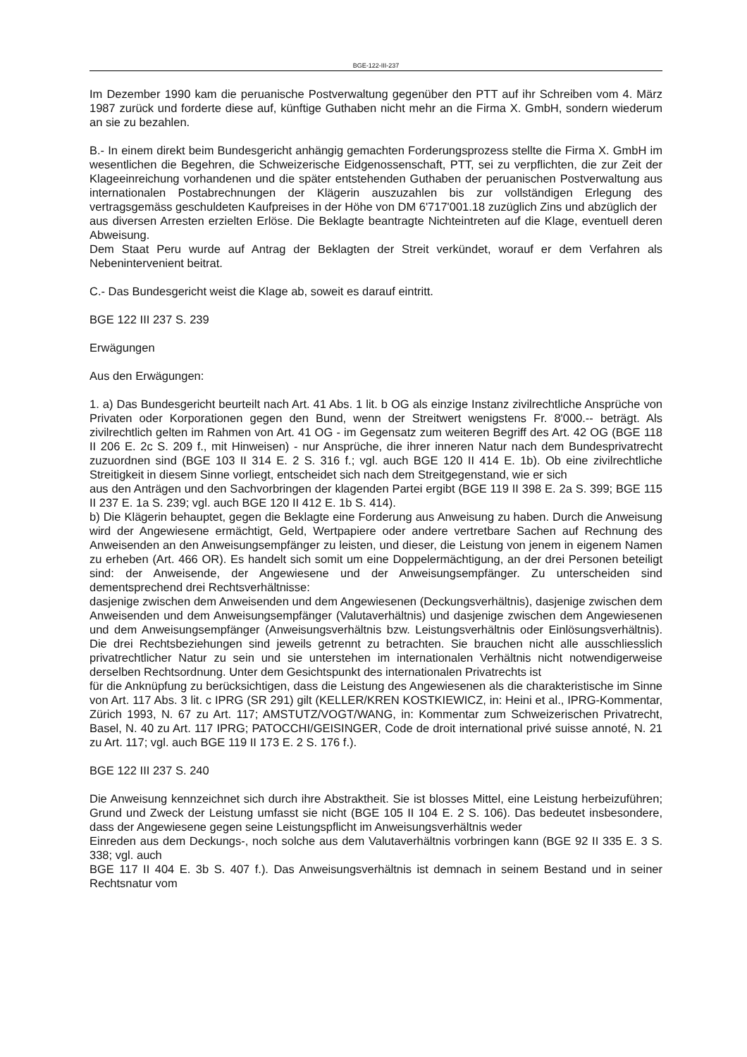BGE-122-III-237
Im Dezember 1990 kam die peruanische Postverwaltung gegenüber den PTT auf ihr Schreiben vom 4. März 1987 zurück und forderte diese auf, künftige Guthaben nicht mehr an die Firma X. GmbH, sondern wiederum an sie zu bezahlen.
B.- In einem direkt beim Bundesgericht anhängig gemachten Forderungsprozess stellte die Firma X. GmbH im wesentlichen die Begehren, die Schweizerische Eidgenossenschaft, PTT, sei zu verpflichten, die zur Zeit der Klageeinreichung vorhandenen und die später entstehenden Guthaben der peruanischen Postverwaltung aus internationalen Postabrechnungen der Klägerin auszuzahlen bis zur vollständigen Erlegung des vertragsgemäss geschuldeten Kaufpreises in der Höhe von DM 6'717'001.18 zuzüglich Zins und abzüglich der
aus diversen Arresten erzielten Erlöse. Die Beklagte beantragte Nichteintreten auf die Klage, eventuell deren Abweisung.
Dem Staat Peru wurde auf Antrag der Beklagten der Streit verkündet, worauf er dem Verfahren als Nebenintervenient beitrat.
C.- Das Bundesgericht weist die Klage ab, soweit es darauf eintritt.
BGE 122 III 237 S. 239
Erwägungen
Aus den Erwägungen:
1. a) Das Bundesgericht beurteilt nach Art. 41 Abs. 1 lit. b OG als einzige Instanz zivilrechtliche Ansprüche von Privaten oder Korporationen gegen den Bund, wenn der Streitwert wenigstens Fr. 8'000.-- beträgt. Als zivilrechtlich gelten im Rahmen von Art. 41 OG - im Gegensatz zum weiteren Begriff des Art. 42 OG (BGE 118 II 206 E. 2c S. 209 f., mit Hinweisen) - nur Ansprüche, die ihrer inneren Natur nach dem Bundesprivatrecht zuzuordnen sind (BGE 103 II 314 E. 2 S. 316 f.; vgl. auch BGE 120 II 414 E. 1b). Ob eine zivilrechtliche Streitigkeit in diesem Sinne vorliegt, entscheidet sich nach dem Streitgegenstand, wie er sich
aus den Anträgen und den Sachvorbringen der klagenden Partei ergibt (BGE 119 II 398 E. 2a S. 399; BGE 115 II 237 E. 1a S. 239; vgl. auch BGE 120 II 412 E. 1b S. 414).
b) Die Klägerin behauptet, gegen die Beklagte eine Forderung aus Anweisung zu haben. Durch die Anweisung wird der Angewiesene ermächtigt, Geld, Wertpapiere oder andere vertretbare Sachen auf Rechnung des Anweisenden an den Anweisungsempfänger zu leisten, und dieser, die Leistung von jenem in eigenem Namen zu erheben (Art. 466 OR). Es handelt sich somit um eine Doppelermächtigung, an der drei Personen beteiligt sind: der Anweisende, der Angewiesene und der Anweisungsempfänger. Zu unterscheiden sind dementsprechend drei Rechtsverhältnisse:
dasjenige zwischen dem Anweisenden und dem Angewiesenen (Deckungsverhältnis), dasjenige zwischen dem Anweisenden und dem Anweisungsempfänger (Valutaverhältnis) und dasjenige zwischen dem Angewiesenen und dem Anweisungsempfänger (Anweisungsverhältnis bzw. Leistungsverhältnis oder Einlösungsverhältnis). Die drei Rechtsbeziehungen sind jeweils getrennt zu betrachten. Sie brauchen nicht alle ausschliesslich privatrechtlicher Natur zu sein und sie unterstehen im internationalen Verhältnis nicht notwendigerweise derselben Rechtsordnung. Unter dem Gesichtspunkt des internationalen Privatrechts ist
für die Anknüpfung zu berücksichtigen, dass die Leistung des Angewiesenen als die charakteristische im Sinne von Art. 117 Abs. 3 lit. c IPRG (SR 291) gilt (KELLER/KREN KOSTKIEWICZ, in: Heini et al., IPRG-Kommentar, Zürich 1993, N. 67 zu Art. 117; AMSTUTZ/VOGT/WANG, in: Kommentar zum Schweizerischen Privatrecht, Basel, N. 40 zu Art. 117 IPRG; PATOCCHI/GEISINGER, Code de droit international privé suisse annoté, N. 21 zu Art. 117; vgl. auch BGE 119 II 173 E. 2 S. 176 f.).
BGE 122 III 237 S. 240
Die Anweisung kennzeichnet sich durch ihre Abstraktheit. Sie ist blosses Mittel, eine Leistung herbeizuführen; Grund und Zweck der Leistung umfasst sie nicht (BGE 105 II 104 E. 2 S. 106). Das bedeutet insbesondere, dass der Angewiesene gegen seine Leistungspflicht im Anweisungsverhältnis weder
Einreden aus dem Deckungs-, noch solche aus dem Valutaverhältnis vorbringen kann (BGE 92 II 335 E. 3 S. 338; vgl. auch
BGE 117 II 404 E. 3b S. 407 f.). Das Anweisungsverhältnis ist demnach in seinem Bestand und in seiner Rechtsnatur vom